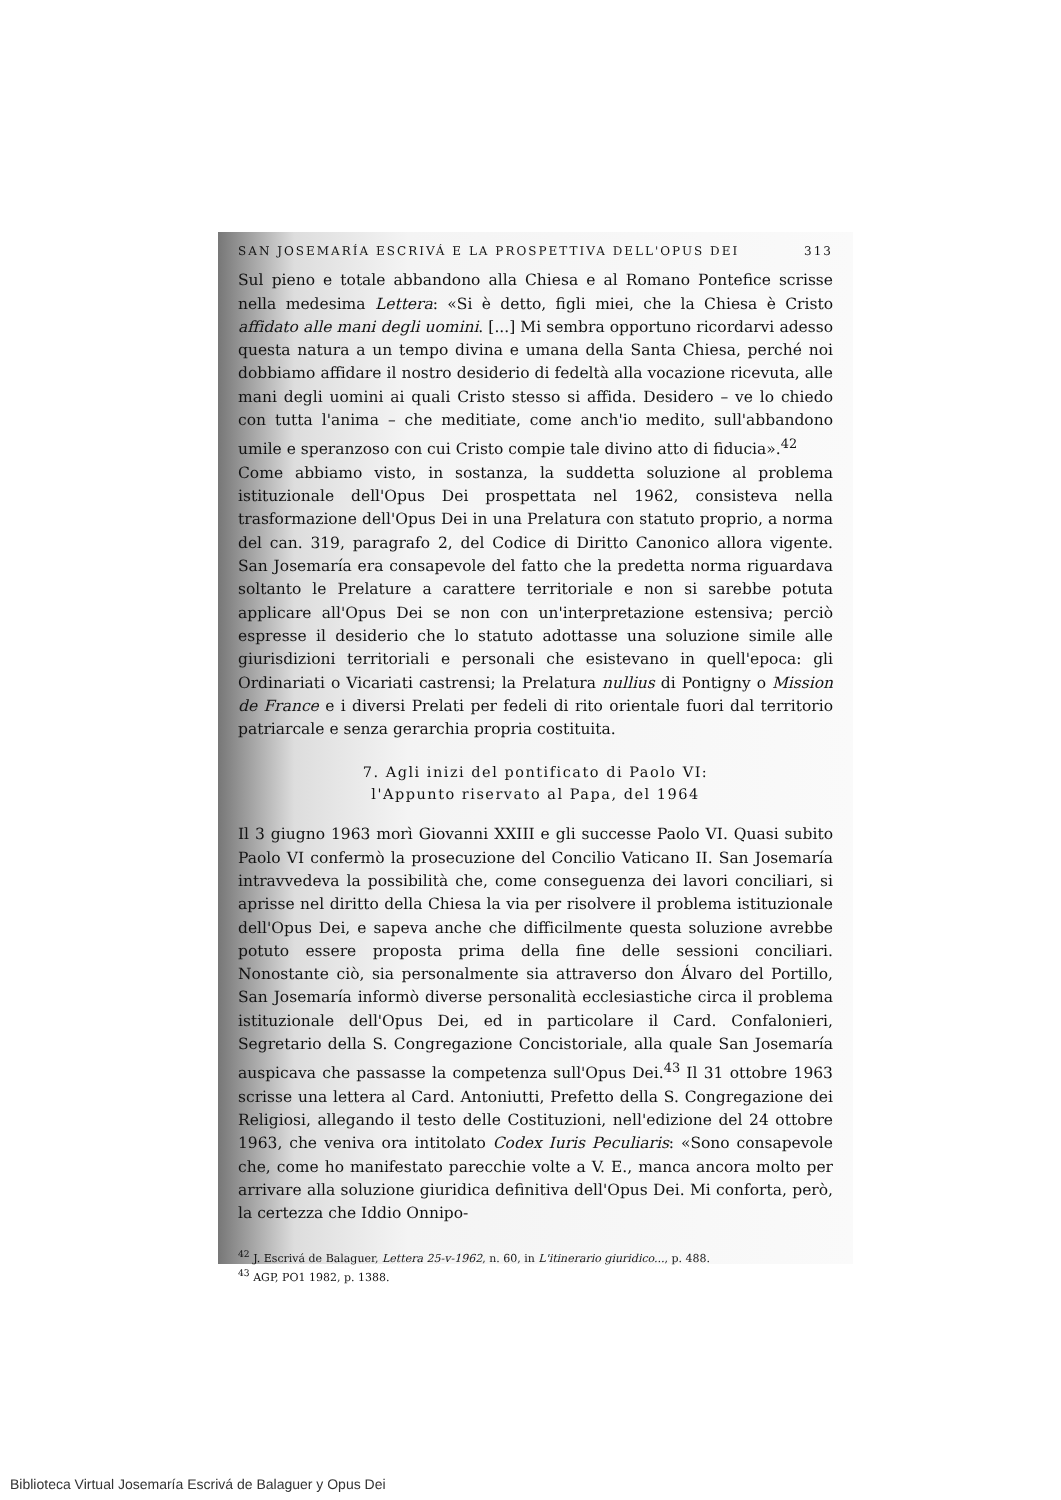SAN JOSEMARÍA ESCRIVÁ E LA PROSPETTIVA DELL'OPUS DEI 313
Sul pieno e totale abbandono alla Chiesa e al Romano Pontefice scrisse nella medesima Lettera: «Si è detto, figli miei, che la Chiesa è Cristo affidato alle mani degli uomini. [...] Mi sembra opportuno ricordarvi adesso questa natura a un tempo divina e umana della Santa Chiesa, perché noi dobbiamo affidare il nostro desiderio di fedeltà alla vocazione ricevuta, alle mani degli uomini ai quali Cristo stesso si affida. Desidero – ve lo chiedo con tutta l'anima – che meditiate, come anch'io medito, sull'abbandono umile e speranzoso con cui Cristo compie tale divino atto di fiducia».<sup>42</sup>
Come abbiamo visto, in sostanza, la suddetta soluzione al problema istituzionale dell'Opus Dei prospettata nel 1962, consisteva nella trasformazione dell'Opus Dei in una Prelatura con statuto proprio, a norma del can. 319, paragrafo 2, del Codice di Diritto Canonico allora vigente. San Josemaría era consapevole del fatto che la predetta norma riguardava soltanto le Prelature a carattere territoriale e non si sarebbe potuta applicare all'Opus Dei se non con un'interpretazione estensiva; perciò espresse il desiderio che lo statuto adottasse una soluzione simile alle giurisdizioni territoriali e personali che esistevano in quell'epoca: gli Ordinariati o Vicariati castrensi; la Prelatura nullius di Pontigny o Mission de France e i diversi Prelati per fedeli di rito orientale fuori dal territorio patriarcale e senza gerarchia propria costituita.
7. Agli inizi del pontificato di Paolo VI:
l'Appunto riservato al Papa, del 1964
Il 3 giugno 1963 morì Giovanni XXIII e gli successe Paolo VI. Quasi subito Paolo VI confermò la prosecuzione del Concilio Vaticano II. San Josemaría intravvedeva la possibilità che, come conseguenza dei lavori conciliari, si aprisse nel diritto della Chiesa la via per risolvere il problema istituzionale dell'Opus Dei, e sapeva anche che difficilmente questa soluzione avrebbe potuto essere proposta prima della fine delle sessioni conciliari. Nonostante ciò, sia personalmente sia attraverso don Álvaro del Portillo, San Josemaría informò diverse personalità ecclesiastiche circa il problema istituzionale dell'Opus Dei, ed in particolare il Card. Confalonieri, Segretario della S. Congregazione Concistoriale, alla quale San Josemaría auspicava che passasse la competenza sull'Opus Dei.<sup>43</sup> Il 31 ottobre 1963 scrisse una lettera al Card. Antoniutti, Prefetto della S. Congregazione dei Religiosi, allegando il testo delle Costituzioni, nell'edizione del 24 ottobre 1963, che veniva ora intitolato Codex Iuris Peculiaris: «Sono consapevole che, come ho manifestato parecchie volte a V. E., manca ancora molto per arrivare alla soluzione giuridica definitiva dell'Opus Dei. Mi conforta, però, la certezza che Iddio Onnipo-
<sup>42</sup> J. Escrivá de Balaguer, Lettera 25-v-1962, n. 60, in L'itinerario giuridico..., p. 488.
<sup>43</sup> AGP, PO1 1982, p. 1388.
Biblioteca Virtual Josemaría Escrivá de Balaguer y Opus Dei